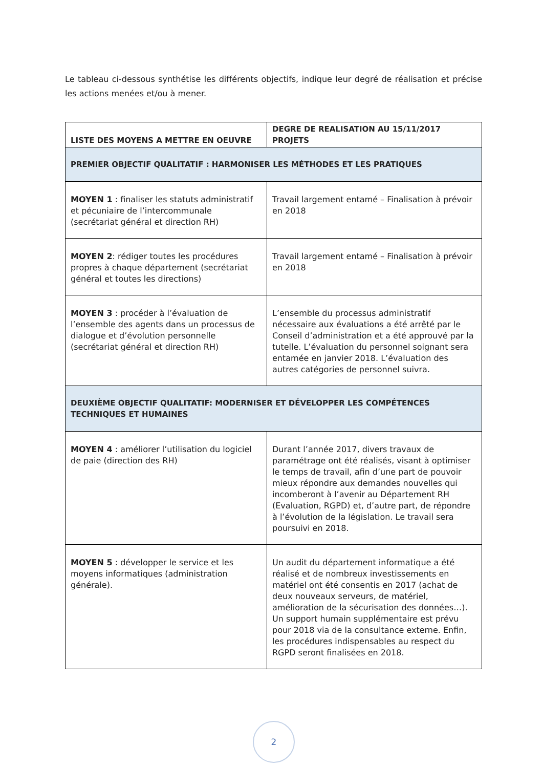Le tableau ci-dessous synthétise les différents objectifs, indique leur degré de réalisation et précise les actions menées et/ou à mener.
| LISTE DES MOYENS A METTRE EN OEUVRE | DEGRE DE REALISATION AU 15/11/2017 PROJETS |
| --- | --- |
| PREMIER OBJECTIF QUALITATIF : HARMONISER LES MÉTHODES ET LES PRATIQUES | |
| MOYEN 1 : finaliser les statuts administratif et pécuniaire de l’intercommunale (secrétariat général et direction RH) | Travail largement entamé – Finalisation à prévoir en 2018 |
| MOYEN 2 : rédiger toutes les procédures propres à chaque département (secrétariat général et toutes les directions) | Travail largement entamé – Finalisation à prévoir en 2018 |
| MOYEN 3 : procéder à l’évaluation de l’ensemble des agents dans un processus de dialogue et d’évolution personnelle (secrétariat général et direction RH) | L’ensemble du processus administratif nécessaire aux évaluations a été arrêté par le Conseil d’administration et a été approuvé par la tutelle. L’évaluation du personnel soignant sera entamée en janvier 2018. L’évaluation des autres catégories de personnel suivra. |
| DEUXIÈME OBJECTIF QUALITATIF: MODERNISER ET DÉVELOPPER LES COMPÉTENCES TECHNIQUES ET HUMAINES | |
| MOYEN 4 : améliorer l’utilisation du logiciel de paie (direction des RH) | Durant l’année 2017, divers travaux de paramétrage ont été réalisés, visant à optimiser le temps de travail, afin d’une part de pouvoir mieux répondre aux demandes nouvelles qui incomberont à l’avenir au Département RH (Evaluation, RGPD) et, d’autre part, de répondre à l’évolution de la législation. Le travail sera poursuivi en 2018. |
| MOYEN 5 : développer le service et les moyens informatiques (administration générale). | Un audit du département informatique a été réalisé et de nombreux investissements en matériel ont été consentis en 2017 (achat de deux nouveaux serveurs, de matériel, amélioration de la sécurisation des données…). Un support humain supplémentaire est prévu pour 2018 via de la consultance externe. Enfin, les procédures indispensables au respect du RGPD seront finalisées en 2018. |
2